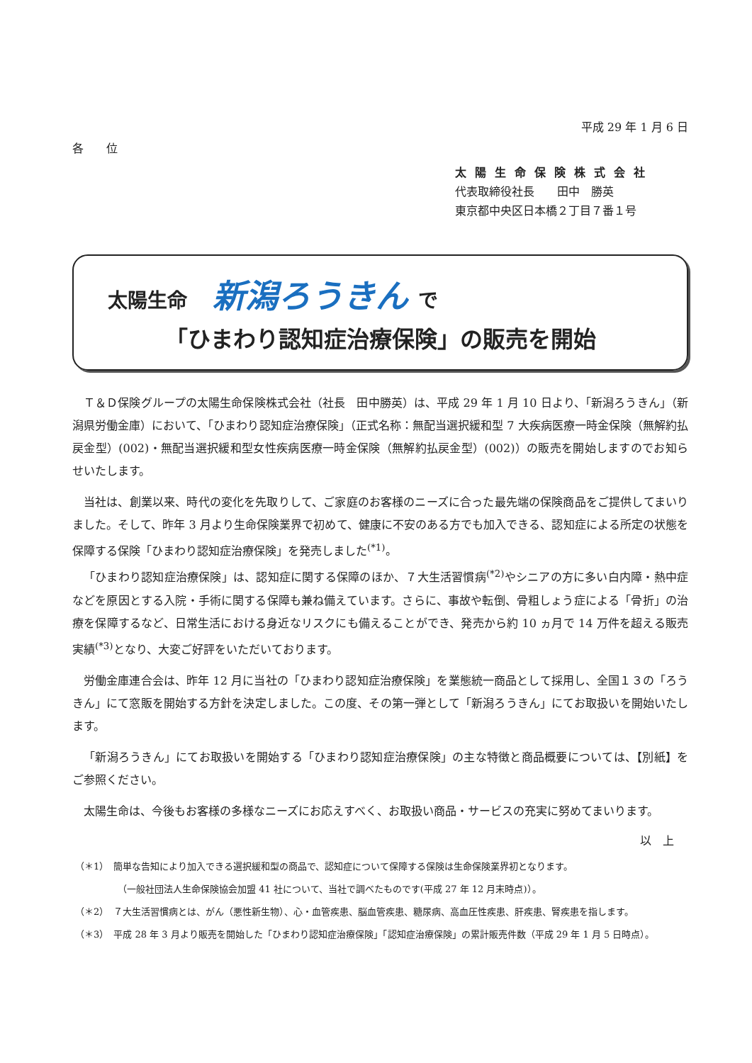平成 29 年 1 月 6 日
各　　位
太陽生命保険株式会社
代表取締役社長　　田中　勝英
東京都中央区日本橋２丁目７番１号
太陽生命 新潟ろうきん で
「ひまわり認知症治療保険」の販売を開始
Ｔ＆Ｄ保険グループの太陽生命保険株式会社（社長　田中勝英）は、平成 29 年 1 月 10 日より、「新潟ろうきん」（新潟県労働金庫）において、「ひまわり認知症治療保険」（正式名称：無配当選択緩和型 7 大疾病医療一時金保険（無解約払戻金型）(002)・無配当選択緩和型女性疾病医療一時金保険（無解約払戻金型）(002)）の販売を開始しますのでお知らせいたします。
当社は、創業以来、時代の変化を先取りして、ご家庭のお客様のニーズに合った最先端の保険商品をご提供してまいりました。そして、昨年 3 月より生命保険業界で初めて、健康に不安のある方でも加入できる、認知症による所定の状態を保障する保険「ひまわり認知症治療保険」を発売しました<sup>(*1)</sup>。
「ひまわり認知症治療保険」は、認知症に関する保障のほか、７大生活習慣病<sup>(*2)</sup>やシニアの方に多い白内障・熱中症などを原因とする入院・手術に関する保障も兼ね備えています。さらに、事故や転倒、骨粗しょう症による「骨折」の治療を保障するなど、日常生活における身近なリスクにも備えることができ、発売から約 10 ヵ月で 14 万件を超える販売実績<sup>(*3)</sup>となり、大変ご好評をいただいております。
労働金庫連合会は、昨年 12 月に当社の「ひまわり認知症治療保険」を業態統一商品として採用し、全国１３の「ろうきん」にて窓販を開始する方針を決定しました。この度、その第一弾として「新潟ろうきん」にてお取扱いを開始いたします。
「新潟ろうきん」にてお取扱いを開始する「ひまわり認知症治療保険」の主な特徴と商品概要については、【別紙】をご参照ください。
太陽生命は、今後もお客様の多様なニーズにお応えすべく、お取扱い商品・サービスの充実に努めてまいります。
以　上
（＊1）　簡単な告知により加入できる選択緩和型の商品で、認知症について保障する保険は生命保険業界初となります。
（一般社団法人生命保険協会加盟 41 社について、当社で調べたものです(平成 27 年 12 月末時点)）。
（＊2）　７大生活習慣病とは、がん（悪性新生物）、心・血管疾患、脳血管疾患、糖尿病、高血圧性疾患、肝疾患、腎疾患を指します。
（＊3）　平成 28 年 3 月より販売を開始した「ひまわり認知症治療保険」「認知症治療保険」の累計販売件数（平成 29 年 1 月 5 日時点）。